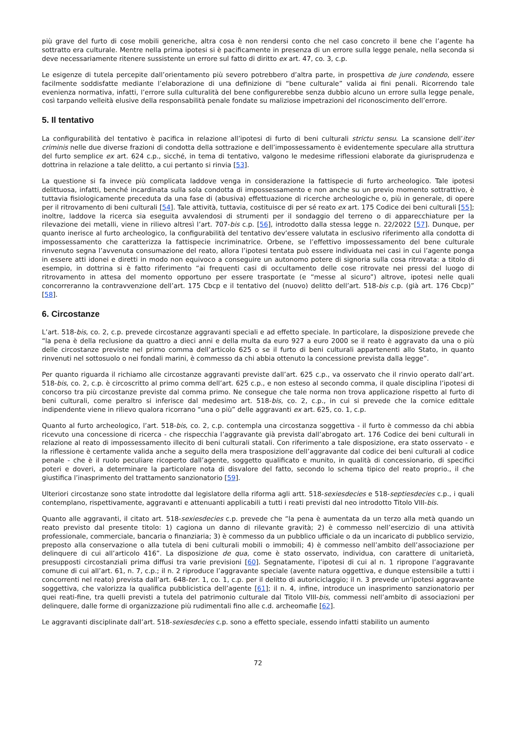più grave del furto di cose mobili generiche, altra cosa è non rendersi conto che nel caso concreto il bene che l’agente ha sottratto era culturale. Mentre nella prima ipotesi si è pacificamente in presenza di un errore sulla legge penale, nella seconda si deve necessariamente ritenere sussistente un errore sul fatto di diritto ex art. 47, co. 3, c.p.
Le esigenze di tutela percepite dall’orientamento più severo potrebbero d’altra parte, in prospettiva de jure condendo, essere facilmente soddisfatte mediante l’elaborazione di una definizione di “bene culturale” valida ai fini penali. Ricorrendo tale evenienza normativa, infatti, l’errore sulla culturalità del bene configurerebbe senza dubbio alcuno un errore sulla legge penale, così tarpando velleità elusive della responsabilità penale fondate su maliziose impetrazioni del riconoscimento dell’errore.
5. Il tentativo
La configurabilità del tentativo è pacifica in relazione all’ipotesi di furto di beni culturali strictu sensu. La scansione dell’iter criminis nelle due diverse frazioni di condotta della sottrazione e dell’impossessamento è evidentemente speculare alla struttura del furto semplice ex art. 624 c.p., sicché, in tema di tentativo, valgono le medesime riflessioni elaborate da giurisprudenza e dottrina in relazione a tale delitto, a cui pertanto si rinvia [53].
La questione si fa invece più complicata laddove venga in considerazione la fattispecie di furto archeologico. Tale ipotesi delittuosa, infatti, benché incardinata sulla sola condotta di impossessamento e non anche su un previo momento sottrattivo, è tuttavia fisiologicamente preceduta da una fase di (abusiva) effettuazione di ricerche archeologiche o, più in generale, di opere per il ritrovamento di beni culturali [54]. Tale attività, tuttavia, costituisce di per sé reato ex art. 175 Codice dei beni culturali [55]; inoltre, laddove la ricerca sia eseguita avvalendosi di strumenti per il sondaggio del terreno o di apparecchiature per la rilevazione dei metalli, viene in rilievo altresì l’art. 707-bis c.p. [56], introdotto dalla stessa legge n. 22/2022 [57]. Dunque, per quanto inerisce al furto archeologico, la configurabilità del tentativo dev’essere valutata in esclusivo riferimento alla condotta di impossessamento che caratterizza la fattispecie incriminatrice. Orbene, se l’effettivo impossessamento del bene culturale rinvenuto segna l’avvenuta consumazione del reato, allora l’ipotesi tentata può essere individuata nei casi in cui l’agente ponga in essere atti idonei e diretti in modo non equivoco a conseguire un autonomo potere di signoria sulla cosa ritrovata: a titolo di esempio, in dottrina si è fatto riferimento “ai frequenti casi di occultamento delle cose ritrovate nei pressi del luogo di ritrovamento in attesa del momento opportuno per essere trasportate (e “messe al sicuro”) altrove, ipotesi nelle quali concorreranno la contravvenzione dell’art. 175 Cbcp e il tentativo del (nuovo) delitto dell’art. 518-bis c.p. (già art. 176 Cbcp)” [58].
6. Circostanze
L’art. 518-bis, co. 2, c.p. prevede circostanze aggravanti speciali e ad effetto speciale. In particolare, la disposizione prevede che “la pena è della reclusione da quattro a dieci anni e della multa da euro 927 a euro 2000 se il reato è aggravato da una o più delle circostanze previste nel primo comma dell’articolo 625 o se il furto di beni culturali appartenenti allo Stato, in quanto rinvenuti nel sottosuolo o nei fondali marini, è commesso da chi abbia ottenuto la concessione prevista dalla legge”.
Per quanto riguarda il richiamo alle circostanze aggravanti previste dall’art. 625 c.p., va osservato che il rinvio operato dall’art. 518-bis, co. 2, c.p. è circoscritto al primo comma dell’art. 625 c.p., e non esteso al secondo comma, il quale disciplina l’ipotesi di concorso tra più circostanze previste dal comma primo. Ne consegue che tale norma non trova applicazione rispetto al furto di beni culturali, come peraltro si inferisce dal medesimo art. 518-bis, co. 2, c.p., in cui si prevede che la cornice edittale indipendente viene in rilievo qualora ricorrano “una o più” delle aggravanti ex art. 625, co. 1, c.p.
Quanto al furto archeologico, l’art. 518-bis, co. 2, c.p. contempla una circostanza soggettiva - il furto è commesso da chi abbia ricevuto una concessione di ricerca - che rispecchia l’aggravante già prevista dall’abrogato art. 176 Codice dei beni culturali in relazione al reato di impossessamento illecito di beni culturali statali. Con riferimento a tale disposizione, era stato osservato - e la riflessione è certamente valida anche a seguito della mera trasposizione dell’aggravante dal codice dei beni culturali al codice penale - che è il ruolo peculiare ricoperto dall’agente, soggetto qualificato e munito, in qualità di concessionario, di specifici poteri e doveri, a determinare la particolare nota di disvalore del fatto, secondo lo schema tipico del reato proprio., il che giustifica l’inasprimento del trattamento sanzionatorio [59].
Ulteriori circostanze sono state introdotte dal legislatore della riforma agli artt. 518-sexiesdecies e 518-septiesdecies c.p., i quali contemplano, rispettivamente, aggravanti e attenuanti applicabili a tutti i reati previsti dal neo introdotto Titolo VIII-bis.
Quanto alle aggravanti, il citato art. 518-sexiesdecies c.p. prevede che “la pena è aumentata da un terzo alla metà quando un reato previsto dal presente titolo: 1) cagiona un danno di rilevante gravità; 2) è commesso nell’esercizio di una attività professionale, commerciale, bancaria o finanziaria; 3) è commesso da un pubblico ufficiale o da un incaricato di pubblico servizio, preposto alla conservazione o alla tutela di beni culturali mobili o immobili; 4) è commesso nell’ambito dell’associazione per delinquere di cui all’articolo 416”. La disposizione de qua, come è stato osservato, individua, con carattere di unitarietà, presupposti circostanziali prima diffusi tra varie previsioni [60]. Segnatamente, l’ipotesi di cui al n. 1 ripropone l’aggravante comune di cui all’art. 61, n. 7, c.p.; il n. 2 riproduce l’aggravante speciale (avente natura oggettiva, e dunque estensibile a tutti i concorrenti nel reato) prevista dall’art. 648-ter. 1, co. 1, c.p. per il delitto di autoriciclaggio; il n. 3 prevede un’ipotesi aggravante soggettiva, che valorizza la qualifica pubblicistica dell’agente [61]; il n. 4, infine, introduce un inasprimento sanzionatorio per quei reati-fine, tra quelli previsti a tutela del patrimonio culturale dal Titolo VIII-bis, commessi nell’ambito di associazioni per delinquere, dalle forme di organizzazione più rudimentali fino alle c.d. archeomafie [62].
Le aggravanti disciplinate dall’art. 518-sexiesdecies c.p. sono a effetto speciale, essendo infatti stabilito un aumento
72